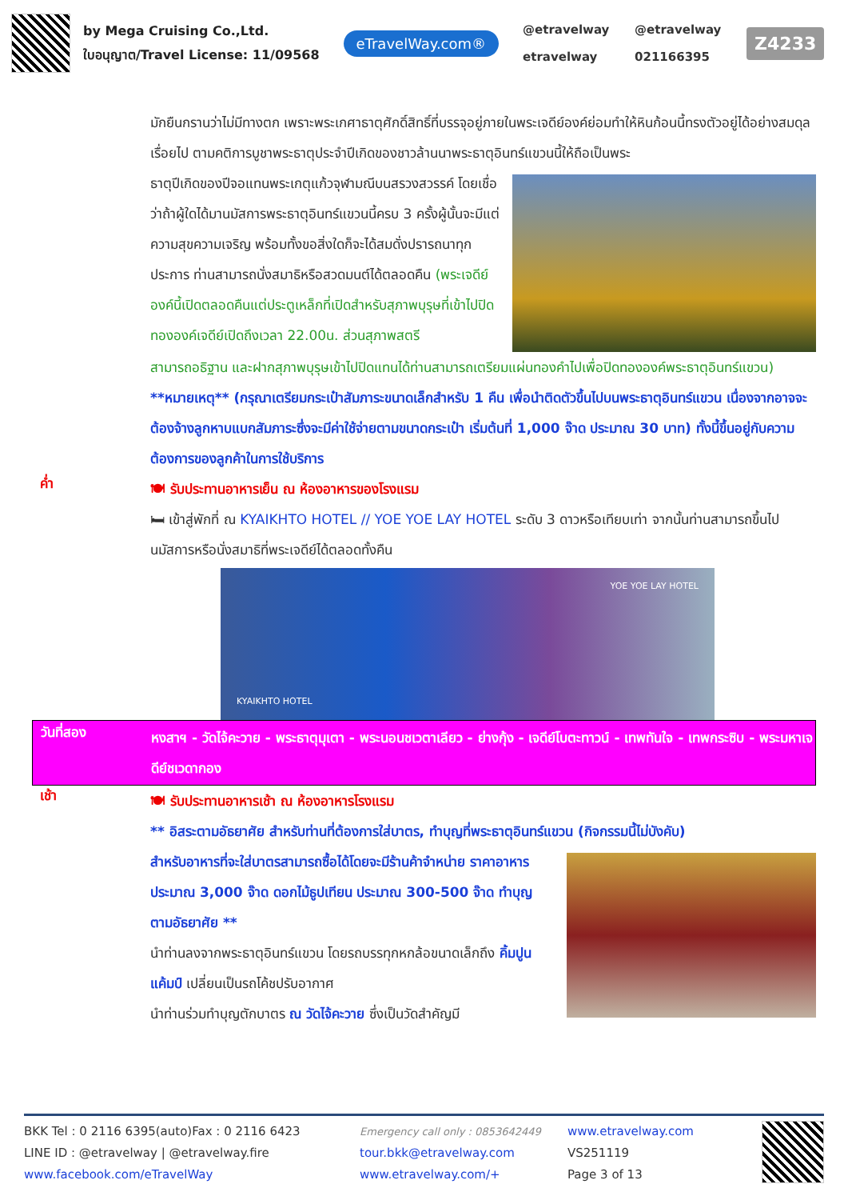by Mega Cruising Co.,Ltd.
ใบอนุญาต/Travel License: 11/09568
eTravelWay.com®
@etravelway @etravelway etravelway 021166395
Z4233
มักยืนกรานว่าไม่มีทางตก เพราะพระเกศาธาตุศักดิ์สิทธิ์ที่บรรจุอยู่ภายในพระเจดีย์องค์ย่อมทำให้หินก้อนนี้ทรงตัวอยู่ได้อย่างสมดุลเรื่อยไป ตามคติการบูชาพระธาตุประจำปีเกิดของชาวล้านนาพระธาตุอินทร์แขวนนี้ให้ถือเป็นพระ
ธาตุปีเกิดของปีจอแทนพระเกตุแก้วจุฬามณีบนสรวงสวรรค์ โดยเชื่อว่าถ้าผู้ใดได้มานมัสการพระธาตุอินทร์แขวนนี้ครบ 3 ครั้งผู้นั้นจะมีแต่ความสุขความเจริญ พร้อมทั้งขอสิ่งใดก็จะได้สมดั่งปรารถนาทุกประการ ท่านสามารถนั่งสมาธิหรือสวดมนต์ได้ตลอดคืน (พระเจดีย์องค์นี้เปิดตลอดคืนแต่ประตูเหล็กที่เปิดสำหรับสุภาพบุรุษที่เข้าไปปิดทององค์เจดีย์เปิดถึงเวลา 22.00น. ส่วนสุภาพสตรี
สามารถอธิฐาน และฝากสุภาพบุรุษเข้าไปปิดแทนได้ท่านสามารถเตรียมแผ่นทองคำไปเพื่อปิดทององค์พระธาตุอินทร์แขวน)
**หมายเหตุ** (กรุณาเตรียมกระเป๋าสัมภาระขนาดเล็กสำหรับ 1 คืน เพื่อนำติดตัวขึ้นไปบนพระธาตุอินทร์แขวน เนื่องจากอาจจะต้องจ้างลูกหาบแบกสัมภาระซึ่งจะมีค่าใช้จ่ายตามขนาดกระเป๋า เริ่มต้นที่ 1,000 จ๊าด ประมาณ 30 บาท) ทั้งนี้ขึ้นอยู่กับความต้องการของลูกค้าในการใช้บริการ
ค่ำ
🍽 รับประทานอาหารเย็น ณ ห้องอาหารของโรงแรม
🛏 เข้าสู่พักที่ ณ KYAIKHTO HOTEL // YOE YOE LAY HOTEL ระดับ 3 ดาวหรือเทียบเท่า จากนั้นท่านสามารถขึ้นไปนมัสการหรือนั่งสมาธิที่พระเจดีย์ได้ตลอดทั้งคืน
KYAIKHTO HOTEL YOE YOE LAY HOTEL
วันที่สอง
หงสาฯ - วัดไจ้คะวาย - พระธาตุมุเตา - พระนอนชเวตาเลียว - ย่างกุ้ง - เจดีย์โบตะทาวน์ - เทพทันใจ - เทพกระซิบ - พระมหาเจดีย์ชเวดากอง
เช้า
🍽 รับประทานอาหารเช้า ณ ห้องอาหารโรงแรม
** อิสระตามอัธยาศัย สำหรับท่านที่ต้องการใส่บาตร, ทำบุญที่พระธาตุอินทร์แขวน (กิจกรรมนี้ไม่บังคับ)
สำหรับอาหารที่จะใส่บาตรสามารถซื้อได้โดยจะมีร้านค้าจำหน่าย ราคาอาหาร ประมาณ 3,000 จ๊าด ดอกไม้ธูปเทียน ประมาณ 300-500 จ๊าด ทำบุญตามอัธยาศัย **
นำท่านลงจากพระธาตุอินทร์แขวน โดยรถบรรทุกหกล้อขนาดเล็กถึง คิ้มปูนแค้มป์ เปลี่ยนเป็นรถโค้ชปรับอากาศ
นำท่านร่วมทำบุญตักบาตร ณ วัดไจ้คะวาย ซึ่งเป็นวัดสำคัญมี
BKK Tel : 0 2116 6395(auto)Fax : 0 2116 6423
LINE ID : @etravelway | @etravelway.fire
www.facebook.com/eTravelWay
Emergency call only : 0853642449
tour.bkk@etravelway.com
www.etravelway.com/+
www.etravelway.com
VS251119
Page 3 of 13